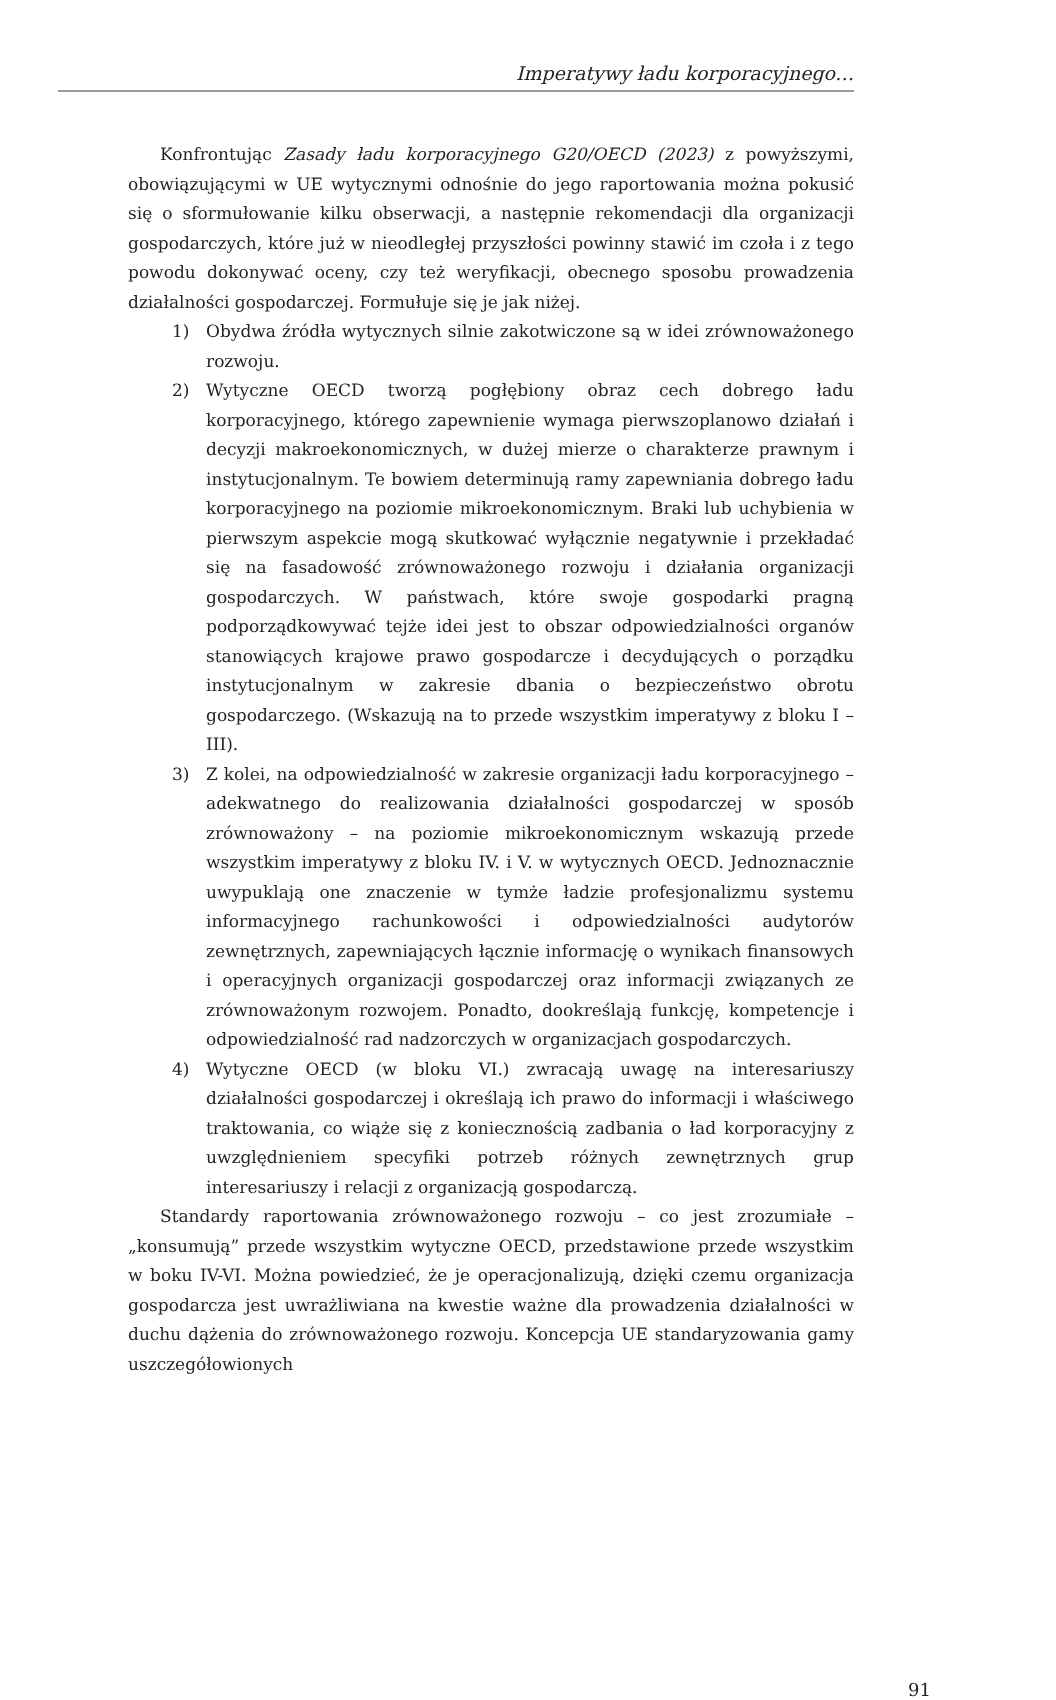Imperatywy ładu korporacyjnego…
Konfrontując Zasady ładu korporacyjnego G20/OECD (2023) z powyższymi, obowiązującymi w UE wytycznymi odnośnie do jego raportowania można pokusić się o sformułowanie kilku obserwacji, a następnie rekomendacji dla organizacji gospodarczych, które już w nieodległej przyszłości powinny stawić im czoła i z tego powodu dokonywać oceny, czy też weryfikacji, obecnego sposobu prowadzenia działalności gospodarczej. Formułuje się je jak niżej.
1) Obydwa źródła wytycznych silnie zakotwiczone są w idei zrównoważonego rozwoju.
2) Wytyczne OECD tworzą pogłębiony obraz cech dobrego ładu korporacyjnego, którego zapewnienie wymaga pierwszoplanowo działań i decyzji makroekonomicznych, w dużej mierze o charakterze prawnym i instytucjonalnym. Te bowiem determinują ramy zapewniania dobrego ładu korporacyjnego na poziomie mikroekonomicznym. Braki lub uchybienia w pierwszym aspekcie mogą skutkować wyłącznie negatywnie i przekładać się na fasadowość zrównoważonego rozwoju i działania organizacji gospodarczych. W państwach, które swoje gospodarki pragną podporządkowywać tejże idei jest to obszar odpowiedzialności organów stanowiących krajowe prawo gospodarcze i decydujących o porządku instytucjonalnym w zakresie dbania o bezpieczeństwo obrotu gospodarczego. (Wskazują na to przede wszystkim imperatywy z bloku I – III).
3) Z kolei, na odpowiedzialność w zakresie organizacji ładu korporacyjnego – adekwatnego do realizowania działalności gospodarczej w sposób zrównoważony – na poziomie mikroekonomicznym wskazują przede wszystkim imperatywy z bloku IV. i V. w wytycznych OECD. Jednoznacznie uwypuklają one znaczenie w tymże ładzie profesjonalizmu systemu informacyjnego rachunkowości i odpowiedzialności audytorów zewnętrznych, zapewniających łącznie informację o wynikach finansowych i operacyjnych organizacji gospodarczej oraz informacji związanych ze zrównoważonym rozwojem. Ponadto, dookreślają funkcję, kompetencje i odpowiedzialność rad nadzorczych w organizacjach gospodarczych.
4) Wytyczne OECD (w bloku VI.) zwracają uwagę na interesariuszy działalności gospodarczej i określają ich prawo do informacji i właściwego traktowania, co wiąże się z koniecznością zadbania o ład korporacyjny z uwzględnieniem specyfiki potrzeb różnych zewnętrznych grup interesariuszy i relacji z organizacją gospodarczą.
Standardy raportowania zrównoważonego rozwoju – co jest zrozumiałe – „konsumują” przede wszystkim wytyczne OECD, przedstawione przede wszystkim w boku IV-VI. Można powiedzieć, że je operacjonalizują, dzięki czemu organizacja gospodarcza jest uwrażliwiana na kwestie ważne dla prowadzenia działalności w duchu dążenia do zrównoważonego rozwoju. Koncepcja UE standaryzowania gamy uszczegółowionych
91